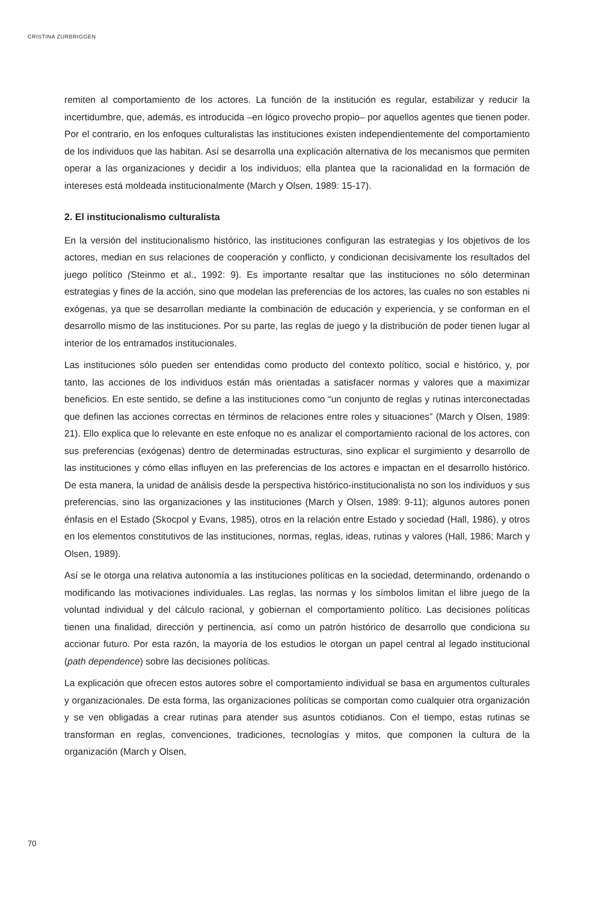CRISTINA ZURBRIGGEN
remiten al comportamiento de los actores. La función de la institución es regular, estabilizar y reducir la incertidumbre, que, además, es introducida –en lógico provecho propio– por aquellos agentes que tienen poder. Por el contrario, en los enfoques culturalistas las instituciones existen independientemente del comportamiento de los individuos que las habitan. Así se desarrolla una explicación alternativa de los mecanismos que permiten operar a las organizaciones y decidir a los individuos; ella plantea que la racionalidad en la formación de intereses está moldeada institucionalmente (March y Olsen, 1989: 15-17).
2. El institucionalismo culturalista
En la versión del institucionalismo histórico, las instituciones configuran las estrategias y los objetivos de los actores, median en sus relaciones de cooperación y conflicto, y condicionan decisivamente los resultados del juego político (Steinmo et al., 1992: 9). Es importante resaltar que las instituciones no sólo determinan estrategias y fines de la acción, sino que modelan las preferencias de los actores, las cuales no son estables ni exógenas, ya que se desarrollan mediante la combinación de educación y experiencia, y se conforman en el desarrollo mismo de las instituciones. Por su parte, las reglas de juego y la distribución de poder tienen lugar al interior de los entramados institucionales.
Las instituciones sólo pueden ser entendidas como producto del contexto político, social e histórico, y, por tanto, las acciones de los individuos están más orientadas a satisfacer normas y valores que a maximizar beneficios. En este sentido, se define a las instituciones como “un conjunto de reglas y rutinas interconectadas que definen las acciones correctas en términos de relaciones entre roles y situaciones” (March y Olsen, 1989: 21). Ello explica que lo relevante en este enfoque no es analizar el comportamiento racional de los actores, con sus preferencias (exógenas) dentro de determinadas estructuras, sino explicar el surgimiento y desarrollo de las instituciones y cómo ellas influyen en las preferencias de los actores e impactan en el desarrollo histórico. De esta manera, la unidad de análisis desde la perspectiva histórico-institucionalista no son los individuos y sus preferencias, sino las organizaciones y las instituciones (March y Olsen, 1989: 9-11); algunos autores ponen énfasis en el Estado (Skocpol y Evans, 1985), otros en la relación entre Estado y sociedad (Hall, 1986), y otros en los elementos constitutivos de las instituciones, normas, reglas, ideas, rutinas y valores (Hall, 1986; March y Olsen, 1989).
Así se le otorga una relativa autonomía a las instituciones políticas en la sociedad, determinando, ordenando o modificando las motivaciones individuales. Las reglas, las normas y los símbolos limitan el libre juego de la voluntad individual y del cálculo racional, y gobiernan el comportamiento político. Las decisiones políticas tienen una finalidad, dirección y pertinencia, así como un patrón histórico de desarrollo que condiciona su accionar futuro. Por esta razón, la mayoría de los estudios le otorgan un papel central al legado institucional (path dependence) sobre las decisiones políticas.
La explicación que ofrecen estos autores sobre el comportamiento individual se basa en argumentos culturales y organizacionales. De esta forma, las organizaciones políticas se comportan como cualquier otra organización y se ven obligadas a crear rutinas para atender sus asuntos cotidianos. Con el tiempo, estas rutinas se transforman en reglas, convenciones, tradiciones, tecnologías y mitos, que componen la cultura de la organización (March y Olsen,
70